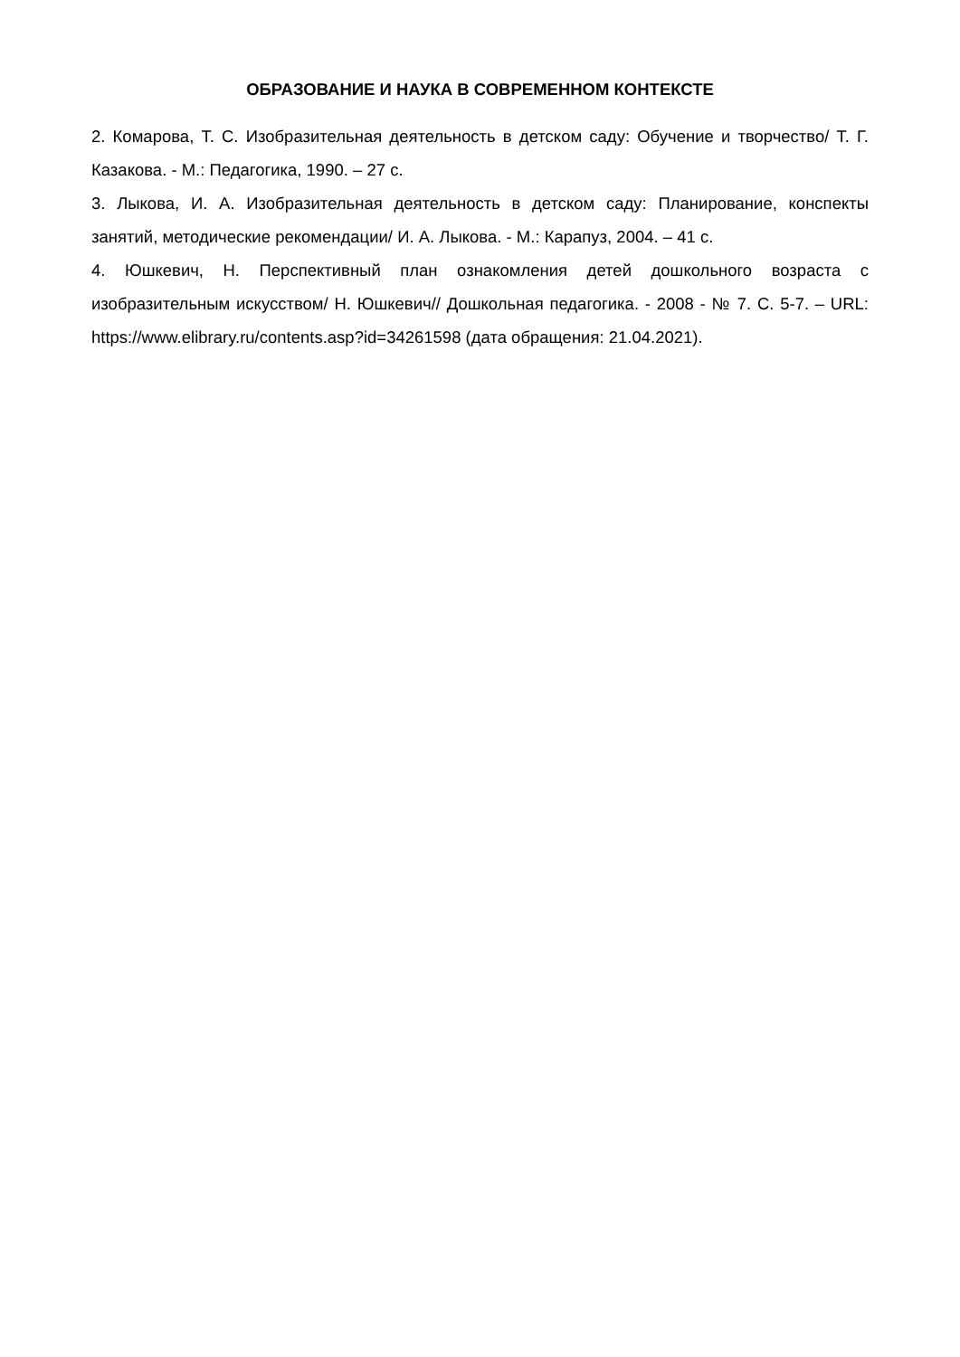ОБРАЗОВАНИЕ И НАУКА В СОВРЕМЕННОМ КОНТЕКСТЕ
2. Комарова, Т. С. Изобразительная деятельность в детском саду: Обучение и творчество/ Т. Г. Казакова. - М.: Педагогика, 1990. – 27 с.
3. Лыкова, И. А. Изобразительная деятельность в детском саду: Планирование, конспекты занятий, методические рекомендации/ И. А. Лыкова. - М.: Карапуз, 2004. – 41 с.
4. Юшкевич, Н. Перспективный план ознакомления детей дошкольного возраста с изобразительным искусством/ Н. Юшкевич// Дошкольная педагогика. - 2008 - № 7. С. 5-7. – URL: https://www.elibrary.ru/contents.asp?id=34261598 (дата обращения: 21.04.2021).